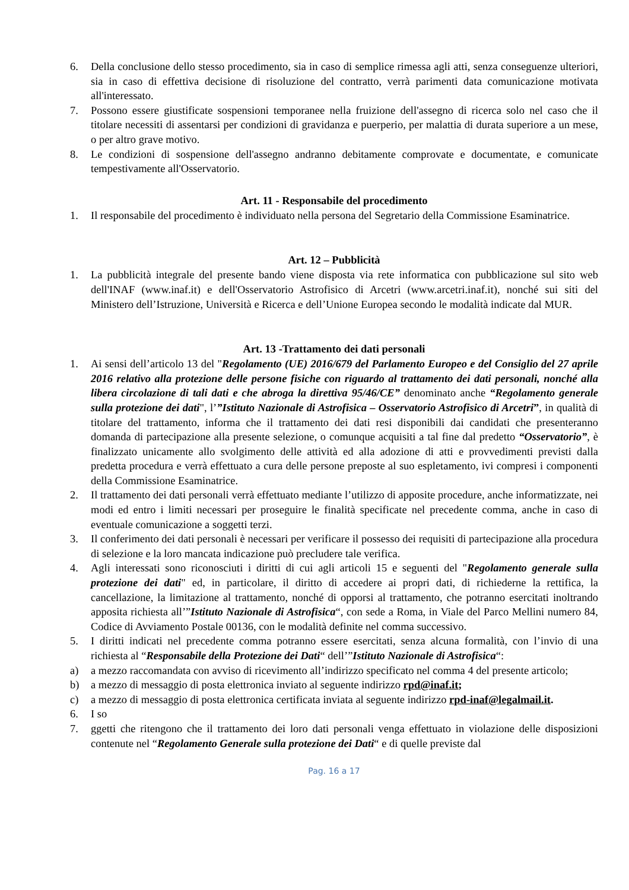6. Della conclusione dello stesso procedimento, sia in caso di semplice rimessa agli atti, senza conseguenze ulteriori, sia in caso di effettiva decisione di risoluzione del contratto, verrà parimenti data comunicazione motivata all'interessato.
7. Possono essere giustificate sospensioni temporanee nella fruizione dell'assegno di ricerca solo nel caso che il titolare necessiti di assentarsi per condizioni di gravidanza e puerperio, per malattia di durata superiore a un mese, o per altro grave motivo.
8. Le condizioni di sospensione dell'assegno andranno debitamente comprovate e documentate, e comunicate tempestivamente all'Osservatorio.
Art. 11 - Responsabile del procedimento
1. Il responsabile del procedimento è individuato nella persona del Segretario della Commissione Esaminatrice.
Art. 12 – Pubblicità
1. La pubblicità integrale del presente bando viene disposta via rete informatica con pubblicazione sul sito web dell'INAF (www.inaf.it) e dell'Osservatorio Astrofisico di Arcetri (www.arcetri.inaf.it), nonché sui siti del Ministero dell’Istruzione, Università e Ricerca e dell’Unione Europea secondo le modalità indicate dal MUR.
Art. 13 -Trattamento dei dati personali
1. Ai sensi dell’articolo 13 del "Regolamento (UE) 2016/679 del Parlamento Europeo e del Consiglio del 27 aprile 2016 relativo alla protezione delle persone fisiche con riguardo al trattamento dei dati personali, nonché alla libera circolazione di tali dati e che abroga la direttiva 95/46/CE” denominato anche “Regolamento generale sulla protezione dei dati", l’”Istituto Nazionale di Astrofisica – Osservatorio Astrofisico di Arcetri”, in qualità di titolare del trattamento, informa che il trattamento dei dati resi disponibili dai candidati che presenteranno domanda di partecipazione alla presente selezione, o comunque acquisiti a tal fine dal predetto “Osservatorio”, è finalizzato unicamente allo svolgimento delle attività ed alla adozione di atti e provvedimenti previsti dalla predetta procedura e verrà effettuato a cura delle persone preposte al suo espletamento, ivi compresi i componenti della Commissione Esaminatrice.
2. Il trattamento dei dati personali verrà effettuato mediante l’utilizzo di apposite procedure, anche informatizzate, nei modi ed entro i limiti necessari per proseguire le finalità specificate nel precedente comma, anche in caso di eventuale comunicazione a soggetti terzi.
3. Il conferimento dei dati personali è necessari per verificare il possesso dei requisiti di partecipazione alla procedura di selezione e la loro mancata indicazione può precludere tale verifica.
4. Agli interessati sono riconosciuti i diritti di cui agli articoli 15 e seguenti del "Regolamento generale sulla protezione dei dati" ed, in particolare, il diritto di accedere ai propri dati, di richiederne la rettifica, la cancellazione, la limitazione al trattamento, nonché di opporsi al trattamento, che potranno esercitati inoltrando apposita richiesta all’”Istituto Nazionale di Astrofisica“, con sede a Roma, in Viale del Parco Mellini numero 84, Codice di Avviamento Postale 00136, con le modalità definite nel comma successivo.
5. I diritti indicati nel precedente comma potranno essere esercitati, senza alcuna formalità, con l’invio di una richiesta al “Responsabile della Protezione dei Dati“ dell’”Istituto Nazionale di Astrofisica“:
a) a mezzo raccomandata con avviso di ricevimento all’indirizzo specificato nel comma 4 del presente articolo;
b) a mezzo di messaggio di posta elettronica inviato al seguente indirizzo rpd@inaf.it;
c) a mezzo di messaggio di posta elettronica certificata inviata al seguente indirizzo rpd-inaf@legalmail.it.
6. I so
7. ggetti che ritengono che il trattamento dei loro dati personali venga effettuato in violazione delle disposizioni contenute nel “Regolamento Generale sulla protezione dei Dati“ e di quelle previste dal
Pag. 16 a 17